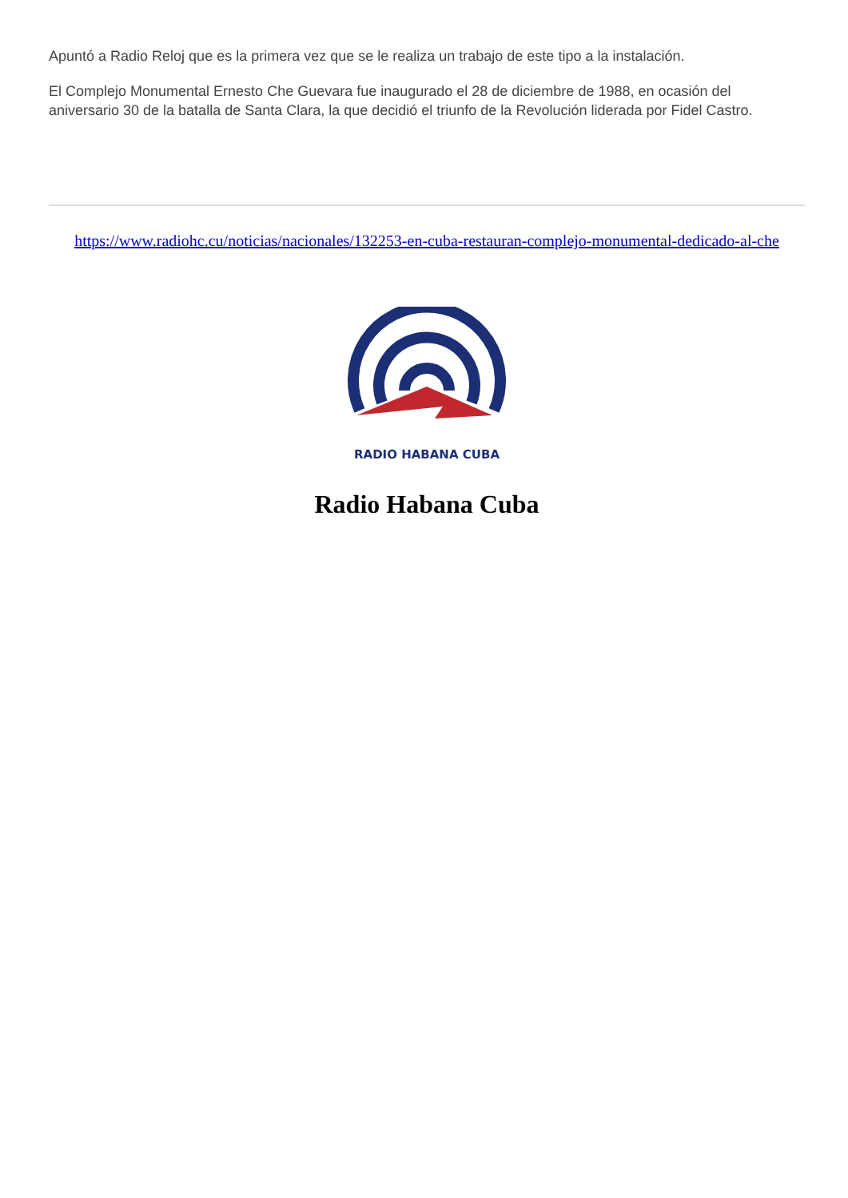Apuntó a Radio Reloj que es la primera vez que se le realiza un trabajo de este tipo a la instalación.
El Complejo Monumental Ernesto Che Guevara fue inaugurado el 28 de diciembre de 1988, en ocasión del aniversario 30 de la batalla de Santa Clara, la que decidió el triunfo de la Revolución liderada por Fidel Castro.
https://www.radiohc.cu/noticias/nacionales/132253-en-cuba-restauran-complejo-monumental-dedicado-al-che
RADIO HABANA CUBA
Radio Habana Cuba